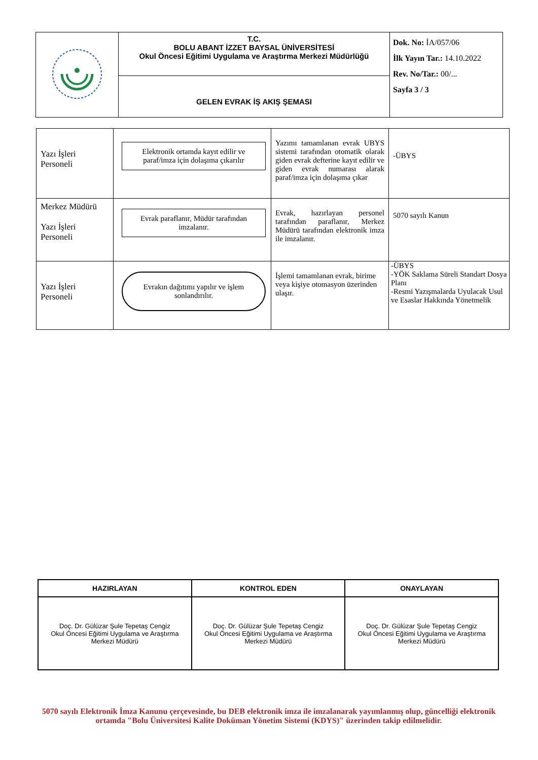| | T.C. BOLU ABANT İZZET BAYSAL ÜNİVERSİTESİ Okul Öncesi Eğitimi Uygulama ve Araştırma Merkezi Müdürlüğü | Dok. No: İA/057/06 İlk Yayın Tar.: 14.10.2022 Rev. No/Tar.: 00/... Sayfa 3 / 3 |
| | GELEN EVRAK İŞ AKIŞ ŞEMASI | |
| Yazı İşleri Personeli | Elektronik ortamda kayıt edilir ve paraf/imza için dolaşıma çıkarılır | Yazımı tamamlanan evrak UBYS sistemi tarafından otomatik olarak giden evrak defterine kayıt edilir ve giden evrak numarası alarak paraf/imza için dolaşıma çıkar | -ÜBYS |
| Merkez Müdürü Yazı İşleri Personeli | Evrak paraflanır, Müdür tarafından imzalanır. | Evrak, hazırlayan personel tarafından paraflanır, Merkez Müdürü tarafından elektronik imza ile imzalanır. | 5070 sayılı Kanun |
| Yazı İşleri Personeli | Evrakın dağıtımı yapılır ve işlem sonlandırılır. | İşlemi tamamlanan evrak, birime veya kişiye otomasyon üzerinden ulaşır. | -ÜBYS -YÖK Saklama Süreli Standart Dosya Planı -Resmi Yazışmalarda Uyulacak Usul ve Esaslar Hakkında Yönetmelik |
| HAZIRLAYAN | KONTROL EDEN | ONAYLAYAN |
| --- | --- | --- |
| Doç. Dr. Gülüzar Şule Tepetaş Cengiz Okul Öncesi Eğitimi Uygulama ve Araştırma Merkezi Müdürü | Doç. Dr. Gülüzar Şule Tepetaş Cengiz Okul Öncesi Eğitimi Uygulama ve Araştırma Merkezi Müdürü | Doç. Dr. Gülüzar Şule Tepetaş Cengiz Okul Öncesi Eğitimi Uygulama ve Araştırma Merkezi Müdürü |
5070 sayılı Elektronik İmza Kanunu çerçevesinde, bu DEB elektronik imza ile imzalanarak yayımlanmış olup, güncelliği elektronik ortamda "Bolu Üniversitesi Kalite Doküman Yönetim Sistemi (KDYS)" üzerinden takip edilmelidir.